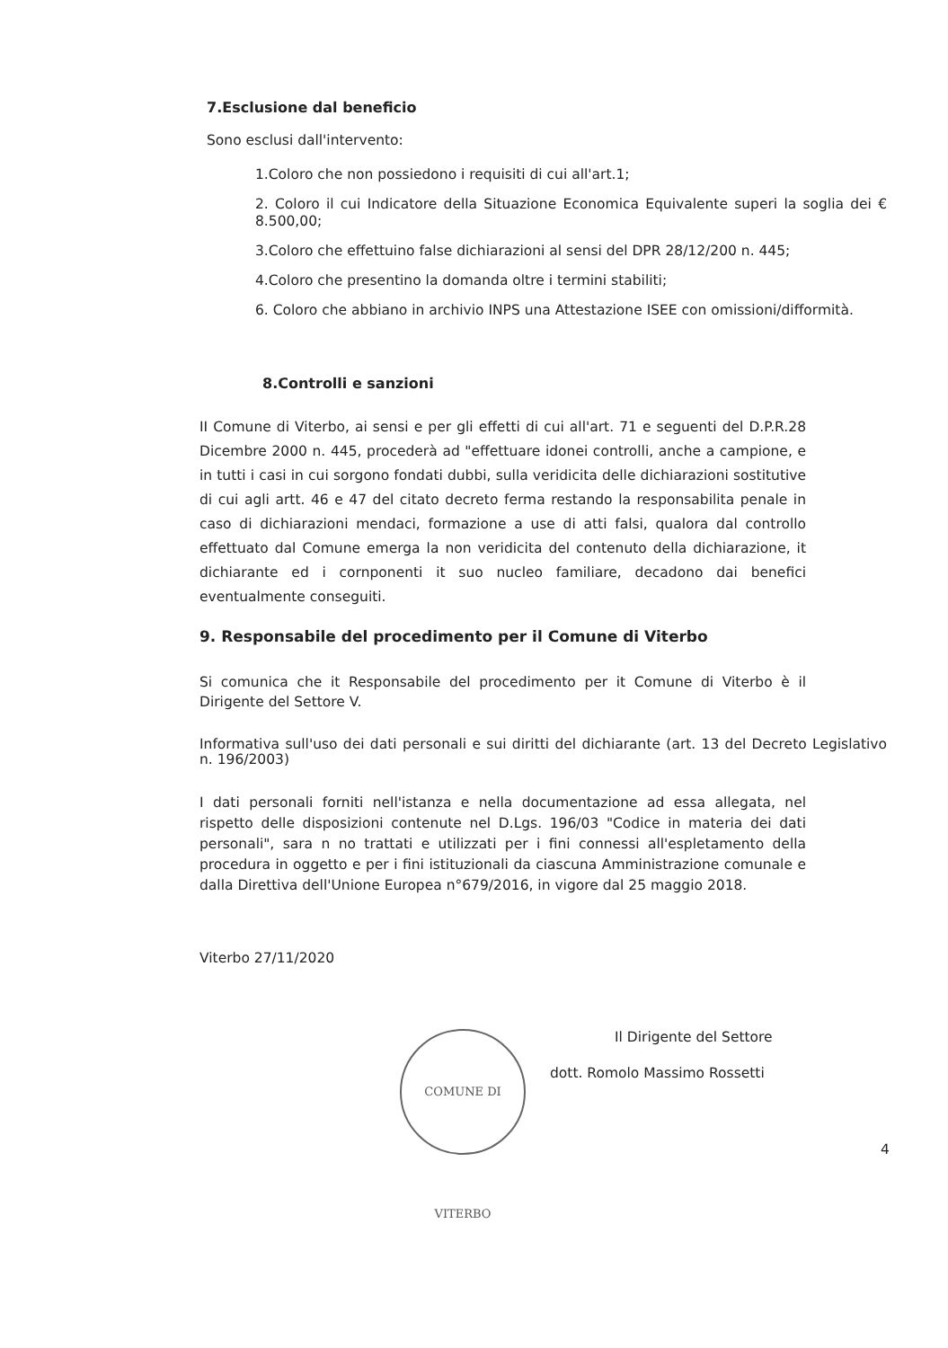7.Esclusione dal beneficio
Sono esclusi dall'intervento:
1.Coloro che non possiedono i requisiti di cui all'art.1;
2. Coloro il cui Indicatore della Situazione Economica Equivalente superi la soglia dei € 8.500,00;
3.Coloro che effettuino false dichiarazioni al sensi del DPR 28/12/200 n. 445;
4.Coloro che presentino la domanda oltre i termini stabiliti;
6. Coloro che abbiano in archivio INPS una Attestazione ISEE con omissioni/difformità.
8.Controlli e sanzioni
II Comune di Viterbo, ai sensi e per gli effetti di cui all'art. 71 e seguenti del D.P.R.28 Dicembre 2000 n. 445, procederà ad "effettuare idonei controlli, anche a campione, e in tutti i casi in cui sorgono fondati dubbi, sulla veridicita delle dichiarazioni sostitutive di cui agli artt. 46 e 47 del citato decreto ferma restando la responsabilita penale in caso di dichiarazioni mendaci, formazione a use di atti falsi, qualora dal controllo effettuato dal Comune emerga la non veridicita del contenuto della dichiarazione, it dichiarante ed i cornponenti it suo nucleo familiare, decadono dai benefici eventualmente conseguiti.
9. Responsabile del procedimento per il Comune di Viterbo
Si comunica che it Responsabile del procedimento per it Comune di Viterbo è il Dirigente del Settore V.
Informativa sull'uso dei dati personali e sui diritti del dichiarante (art. 13 del Decreto Legislativo n. 196/2003)
I dati personali forniti nell'istanza e nella documentazione ad essa allegata, nel rispetto delle disposizioni contenute nel D.Lgs. 196/03 "Codice in materia dei dati personali", sara n no trattati e utilizzati per i fini connessi all'espletamento della procedura in oggetto e per i fini istituzionali da ciascuna Amministrazione comunale e dalla Direttiva dell'Unione Europea n°679/2016, in vigore dal 25 maggio 2018.
Viterbo 27/11/2020
Il Dirigente del Settore
dott. Romolo Massimo Rossetti
COMUNE DI VITERBO
4